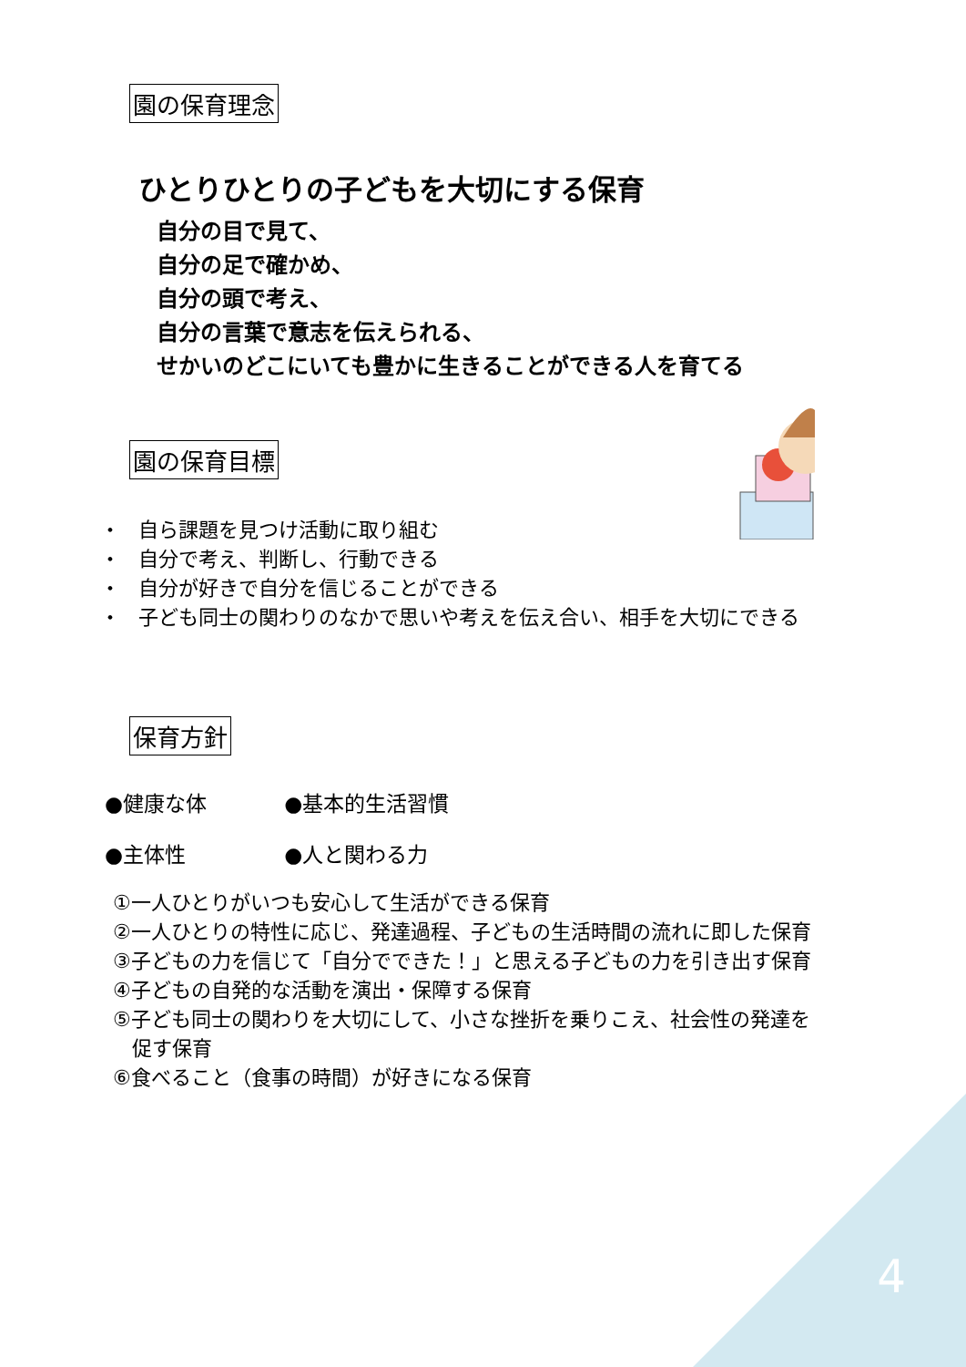園の保育理念
ひとりひとりの子どもを大切にする保育
自分の目で見て、
自分の足で確かめ、
自分の頭で考え、
自分の言葉で意志を伝えられる、
せかいのどこにいても豊かに生きることができる人を育てる
園の保育目標
・ 自ら課題を見つけ活動に取り組む
・ 自分で考え、判断し、行動できる
・ 自分が好きで自分を信じることができる
・ 子ども同士の関わりのなかで思いや考えを伝え合い、相手を大切にできる
保育方針
●健康な体 ●基本的生活習慣
●主体性 ●人と関わる力
①一人ひとりがいつも安心して生活ができる保育
②一人ひとりの特性に応じ、発達過程、子どもの生活時間の流れに即した保育
③子どもの力を信じて「自分でできた！」と思える子どもの力を引き出す保育
④子どもの自発的な活動を演出・保障する保育
⑤子ども同士の関わりを大切にして、小さな挫折を乗りこえ、社会性の発達を
促す保育
⑥食べること（食事の時間）が好きになる保育
4